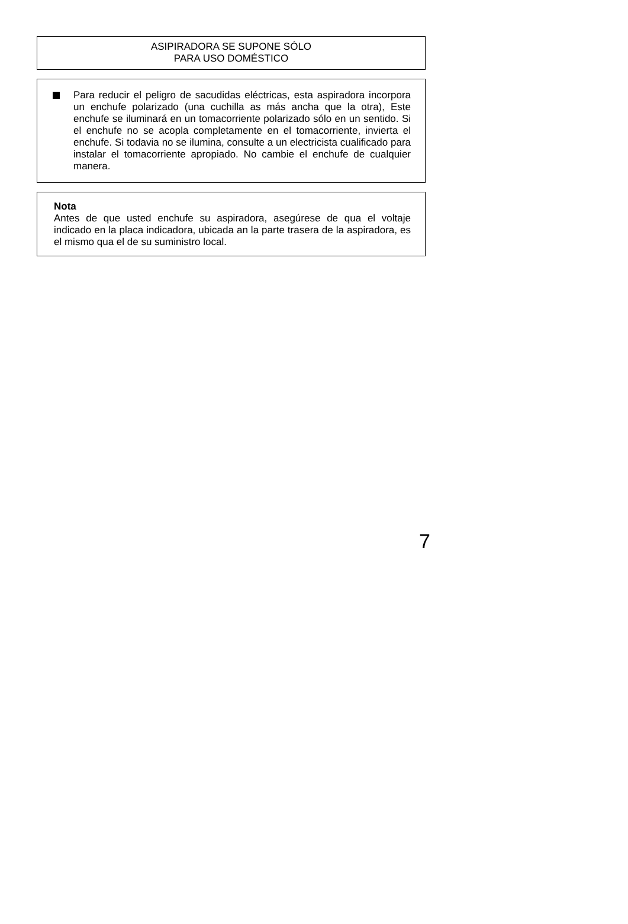ASIPIRADORA SE SUPONE SÓLO
PARA USO DOMÉSTICO
Para reducir el peligro de sacudidas eléctricas, esta aspiradora incorpora un enchufe polarizado (una cuchilla as más ancha que la otra), Este enchufe se iluminará en un tomacorriente polarizado sólo en un sentido. Si el enchufe no se acopla completamente en el tomacorriente, invierta el enchufe. Si todavia no se ilumina, consulte a un electricista cualificado para instalar el tomacorriente apropiado. No cambie el enchufe de cualquier manera.
Nota
Antes de que usted enchufe su aspiradora, asegúrese de qua el voltaje indicado en la placa indicadora, ubicada an la parte trasera de la aspiradora, es el mismo qua el de su suministro local.
7